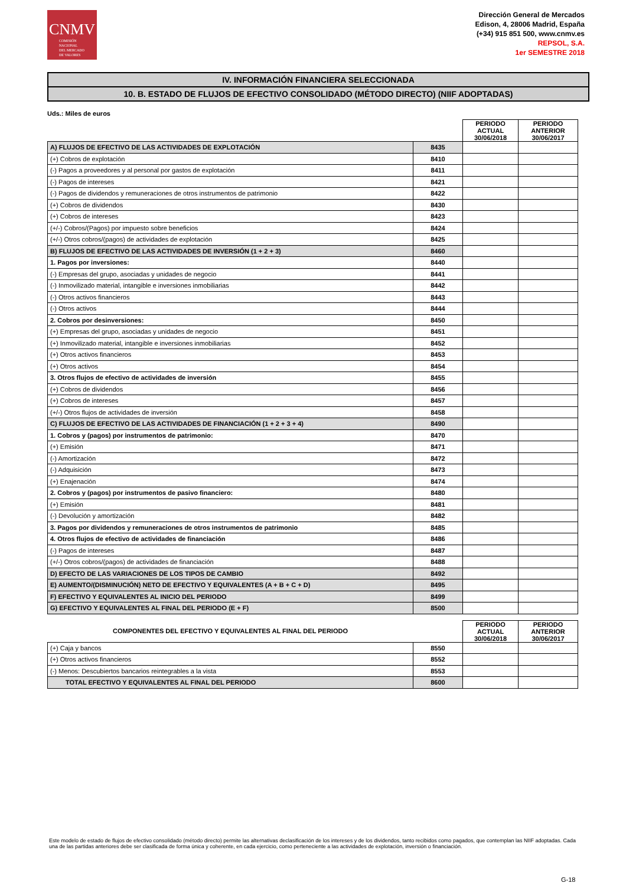CNMV
COMISIÓN
NACIONAL
DEL MERCADO
DE VALORES
Dirección General de Mercados
Edison, 4, 28006 Madrid, España
(+34) 915 851 500, www.cnmv.es
REPSOL, S.A.
1er SEMESTRE 2018
IV. INFORMACIÓN FINANCIERA SELECCIONADA
10. B. ESTADO DE FLUJOS DE EFECTIVO CONSOLIDADO (MÉTODO DIRECTO) (NIIF ADOPTADAS)
Uds.: Miles de euros
| | | PERIODO ACTUAL 30/06/2018 | PERIODO ANTERIOR 30/06/2017 |
| A) FLUJOS DE EFECTIVO DE LAS ACTIVIDADES DE EXPLOTACIÓN | 8435 | | |
| (+) Cobros de explotación | 8410 | | |
| (-) Pagos a proveedores y al personal por gastos de explotación | 8411 | | |
| (-) Pagos de intereses | 8421 | | |
| (-) Pagos de dividendos y remuneraciones de otros instrumentos de patrimonio | 8422 | | |
| (+) Cobros de dividendos | 8430 | | |
| (+) Cobros de intereses | 8423 | | |
| (+/-) Cobros/(Pagos) por impuesto sobre beneficios | 8424 | | |
| (+/-) Otros cobros/(pagos) de actividades de explotación | 8425 | | |
| B) FLUJOS DE EFECTIVO DE LAS ACTIVIDADES DE INVERSIÓN (1 + 2 + 3) | 8460 | | |
| 1. Pagos por inversiones: | 8440 | | |
| (-) Empresas del grupo, asociadas y unidades de negocio | 8441 | | |
| (-) Inmovilizado material, intangible e inversiones inmobiliarias | 8442 | | |
| (-) Otros activos financieros | 8443 | | |
| (-) Otros activos | 8444 | | |
| 2. Cobros por desinversiones: | 8450 | | |
| (+) Empresas del grupo, asociadas y unidades de negocio | 8451 | | |
| (+) Inmovilizado material, intangible e inversiones inmobiliarias | 8452 | | |
| (+) Otros activos financieros | 8453 | | |
| (+) Otros activos | 8454 | | |
| 3. Otros flujos de efectivo de actividades de inversión | 8455 | | |
| (+) Cobros de dividendos | 8456 | | |
| (+) Cobros de intereses | 8457 | | |
| (+/-) Otros flujos de actividades de inversión | 8458 | | |
| C) FLUJOS DE EFECTIVO DE LAS ACTIVIDADES DE FINANCIACIÓN (1 + 2 + 3 + 4) | 8490 | | |
| 1. Cobros y (pagos) por instrumentos de patrimonio: | 8470 | | |
| (+) Emisión | 8471 | | |
| (-) Amortización | 8472 | | |
| (-) Adquisición | 8473 | | |
| (+) Enajenación | 8474 | | |
| 2. Cobros y (pagos) por instrumentos de pasivo financiero: | 8480 | | |
| (+) Emisión | 8481 | | |
| (-) Devolución y amortización | 8482 | | |
| 3. Pagos por dividendos y remuneraciones de otros instrumentos de patrimonio | 8485 | | |
| 4. Otros flujos de efectivo de actividades de financiación | 8486 | | |
| (-) Pagos de intereses | 8487 | | |
| (+/-) Otros cobros/(pagos) de actividades de financiación | 8488 | | |
| D) EFECTO DE LAS VARIACIONES DE LOS TIPOS DE CAMBIO | 8492 | | |
| E) AUMENTO/(DISMINUCIÓN) NETO DE EFECTIVO Y EQUIVALENTES (A + B + C + D) | 8495 | | |
| F) EFECTIVO Y EQUIVALENTES AL INICIO DEL PERIODO | 8499 | | |
| G) EFECTIVO Y EQUIVALENTES AL FINAL DEL PERIODO (E + F) | 8500 | | |
| COMPONENTES DEL EFECTIVO Y EQUIVALENTES AL FINAL DEL PERIODO | | PERIODO ACTUAL 30/06/2018 | PERIODO ANTERIOR 30/06/2017 |
| (+) Caja y bancos | 8550 | | |
| (+) Otros activos financieros | 8552 | | |
| (-) Menos: Descubiertos bancarios reintegrables a la vista | 8553 | | |
| TOTAL EFECTIVO Y EQUIVALENTES AL FINAL DEL PERIODO | 8600 | | |
Este modelo de estado de flujos de efectivo consolidado (método directo) permite las alternativas declasificación de los intereses y de los dividendos, tanto recibidos como pagados, que contemplan las NIIF adoptadas. Cada una de las partidas anteriores debe ser clasificada de forma única y coherente, en cada ejercicio, como perteneciente a las actividades de explotación, inversión o financiación.
G-18